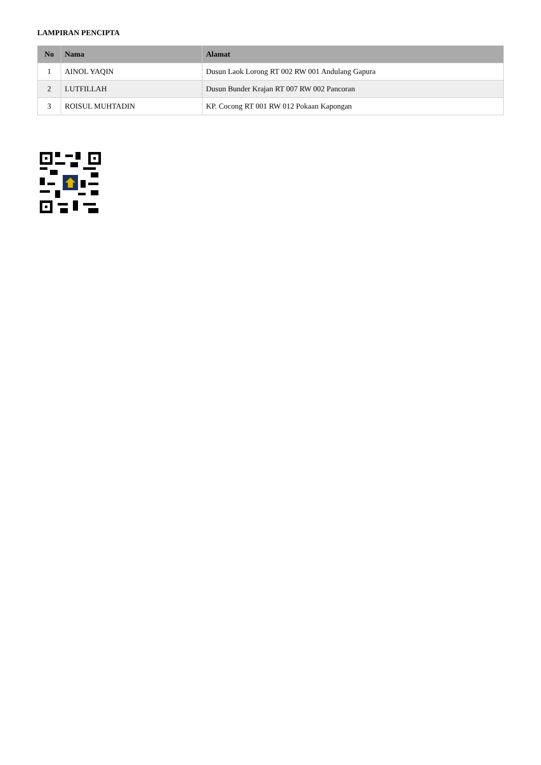LAMPIRAN PENCIPTA
| No | Nama | Alamat |
| --- | --- | --- |
| 1 | AINOL YAQIN | Dusun Laok Lorong RT 002 RW 001 Andulang Gapura |
| 2 | LUTFILLAH | Dusun Bunder Krajan RT 007 RW 002 Pancoran |
| 3 | ROISUL MUHTADIN | KP. Cocong RT 001 RW 012 Pokaan Kapongan |